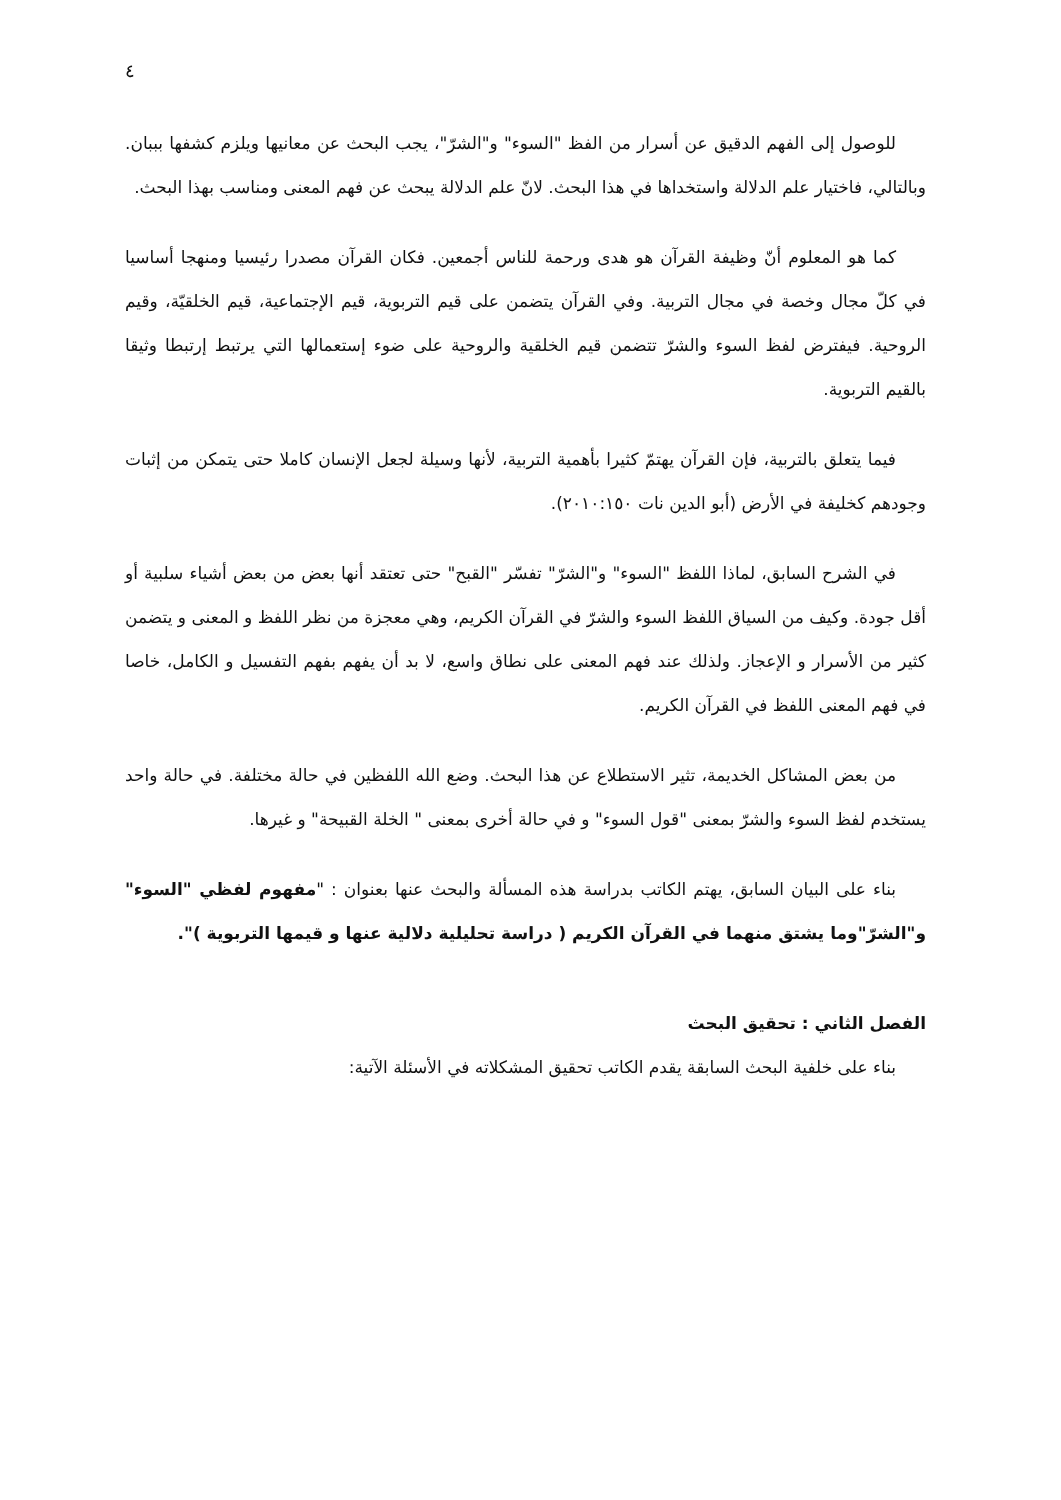٤
للوصول إلى الفهم الدقيق عن أسرار من الفظ "السوء" و"الشرّ"، يجب البحث عن معانيها ويلزم كشفها بببان. وبالتالي، فاختيار علم الدلالة واستخداها في هذا البحث. لانّ علم الدلالة يبحث عن فهم المعنى ومناسب بهذا البحث.
كما هو المعلوم أنّ وظيفة القرآن هو هدى ورحمة للناس أجمعين. فكان القرآن مصدرا رئيسيا ومنهجا أساسيا في كلّ مجال وخصة في مجال التربية. وفي القرآن يتضمن على قيم التربوية، قيم الإجتماعية، قيم الخلقيّة، وقيم الروحية. فيفترض لفظ السوء والشرّ تتضمن قيم الخلقية والروحية على ضوء إستعمالها التي يرتبط إرتبطا وثيقا بالقيم التربوية.
فيما يتعلق بالتربية، فإن القرآن يهتمّ كثيرا بأهمية التربية، لأنها وسيلة لجعل الإنسان كاملا حتى يتمكن من إثبات وجودهم كخليفة في الأرض (أبو الدين نات ٢٠١٠:١٥٠).
في الشرح السابق، لماذا اللفظ "السوء" و"الشرّ" تفسّر "القبح" حتى تعتقد أنها بعض من بعض أشياء سلبية أو أقل جودة. وكيف من السياق اللفظ السوء والشرّ في القرآن الكريم، وهي معجزة من نظر اللفظ و المعنى و يتضمن كثير من الأسرار و الإعجاز. ولذلك عند فهم المعنى على نطاق واسع، لا بد أن يفهم بفهم التفسيل و الكامل، خاصا في فهم المعنى اللفظ في القرآن الكريم.
من بعض المشاكل الخديمة، تثير الاستطلاع عن هذا البحث. وضع الله اللفظين في حالة مختلفة. في حالة واحد يستخدم لفظ السوء والشرّ بمعنى "قول السوء" و في حالة أخرى بمعنى " الخلة القبيحة" و غيرها.
بناء على البيان السابق، يهتم الكاتب بدراسة هذه المسألة والبحث عنها بعنوان : "مفهوم لفظي "السوء" و"الشرّ"وما يشتق منهما في القرآن الكريم ( دراسة تحليلية دلالية عنها و قيمها التربوية )".
الفصل الثاني : تحقيق البحث
بناء على خلفية البحث السابقة يقدم الكاتب تحقيق المشكلاته في الأسئلة الآتية: